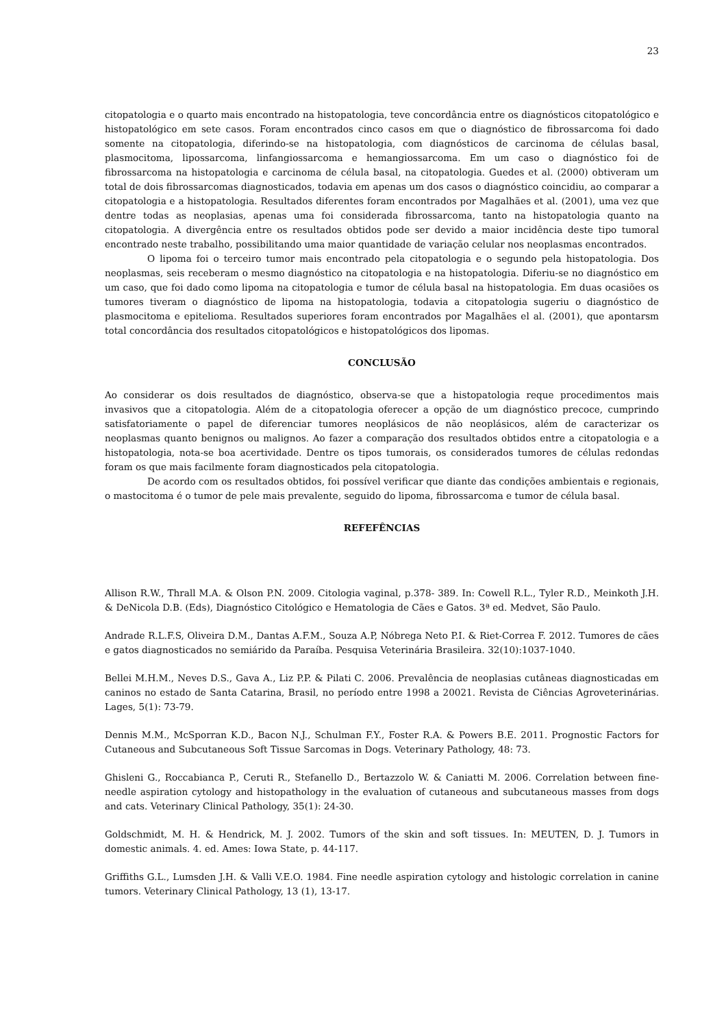23
citopatologia e o quarto mais encontrado na histopatologia, teve concordância entre os diagnósticos citopatológico e histopatológico em sete casos. Foram encontrados cinco casos em que o diagnóstico de fibrossarcoma foi dado somente na citopatologia, diferindo-se na histopatologia, com diagnósticos de carcinoma de células basal, plasmocitoma, lipossarcoma, linfangiossarcoma e hemangiossarcoma. Em um caso o diagnóstico foi de fibrossarcoma na histopatologia e carcinoma de célula basal, na citopatologia. Guedes et al. (2000) obtiveram um total de dois fibrossarcomas diagnosticados, todavia em apenas um dos casos o diagnóstico coincidiu, ao comparar a citopatologia e a histopatologia. Resultados diferentes foram encontrados por Magalhães et al. (2001), uma vez que dentre todas as neoplasias, apenas uma foi considerada fibrossarcoma, tanto na histopatologia quanto na citopatologia. A divergência entre os resultados obtidos pode ser devido a maior incidência deste tipo tumoral encontrado neste trabalho, possibilitando uma maior quantidade de variação celular nos neoplasmas encontrados.
O lipoma foi o terceiro tumor mais encontrado pela citopatologia e o segundo pela histopatologia. Dos neoplasmas, seis receberam o mesmo diagnóstico na citopatologia e na histopatologia. Diferiu-se no diagnóstico em um caso, que foi dado como lipoma na citopatologia e tumor de célula basal na histopatologia. Em duas ocasiões os tumores tiveram o diagnóstico de lipoma na histopatologia, todavia a citopatologia sugeriu o diagnóstico de plasmocitoma e epitelioma. Resultados superiores foram encontrados por Magalhães el al. (2001), que apontarsm total concordância dos resultados citopatológicos e histopatológicos dos lipomas.
CONCLUSÃO
Ao considerar os dois resultados de diagnóstico, observa-se que a histopatologia reque procedimentos mais invasivos que a citopatologia. Além de a citopatologia oferecer a opção de um diagnóstico precoce, cumprindo satisfatoriamente o papel de diferenciar tumores neoplásicos de não neoplásicos, além de caracterizar os neoplasmas quanto benignos ou malignos. Ao fazer a comparação dos resultados obtidos entre a citopatologia e a histopatologia, nota-se boa acertividade. Dentre os tipos tumorais, os considerados tumores de células redondas foram os que mais facilmente foram diagnosticados pela citopatologia.
De acordo com os resultados obtidos, foi possível verificar que diante das condições ambientais e regionais, o mastocitoma é o tumor de pele mais prevalente, seguido do lipoma, fibrossarcoma e tumor de célula basal.
REFEFÊNCIAS
Allison R.W., Thrall M.A. & Olson P.N. 2009. Citologia vaginal, p.378- 389. In: Cowell R.L., Tyler R.D., Meinkoth J.H. & DeNicola D.B. (Eds), Diagnóstico Citológico e Hematologia de Cães e Gatos. 3ª ed. Medvet, São Paulo.
Andrade R.L.F.S, Oliveira D.M., Dantas A.F.M., Souza A.P, Nóbrega Neto P.I. & Riet-Correa F. 2012. Tumores de cães e gatos diagnosticados no semiárido da Paraíba. Pesquisa Veterinária Brasileira. 32(10):1037-1040.
Bellei M.H.M., Neves D.S., Gava A., Liz P.P. & Pilati C. 2006. Prevalência de neoplasias cutâneas diagnosticadas em caninos no estado de Santa Catarina, Brasil, no período entre 1998 a 20021. Revista de Ciências Agroveterinárias. Lages, 5(1): 73-79.
Dennis M.M., McSporran K.D., Bacon N.J., Schulman F.Y., Foster R.A. & Powers B.E. 2011. Prognostic Factors for Cutaneous and Subcutaneous Soft Tissue Sarcomas in Dogs. Veterinary Pathology, 48: 73.
Ghisleni G., Roccabianca P., Ceruti R., Stefanello D., Bertazzolo W. & Caniatti M. 2006. Correlation between fine-needle aspiration cytology and histopathology in the evaluation of cutaneous and subcutaneous masses from dogs and cats. Veterinary Clinical Pathology, 35(1): 24-30.
Goldschmidt, M. H. & Hendrick, M. J. 2002. Tumors of the skin and soft tissues. In: MEUTEN, D. J. Tumors in domestic animals. 4. ed. Ames: Iowa State, p. 44-117.
Griffiths G.L., Lumsden J.H. & Valli V.E.O. 1984. Fine needle aspiration cytology and histologic correlation in canine tumors. Veterinary Clinical Pathology, 13 (1), 13-17.